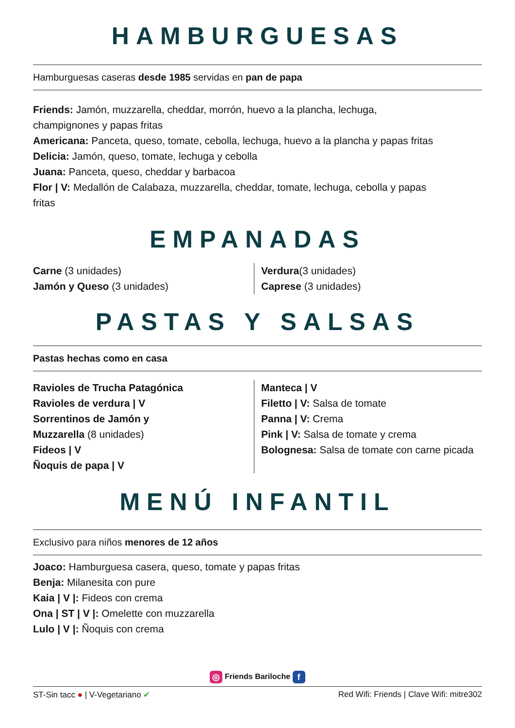HAMBURGUESAS
Hamburguesas caseras desde 1985 servidas en pan de papa
Friends: Jamón, muzzarella, cheddar, morrón, huevo a la plancha, lechuga, champignones y papas fritas
Americana: Panceta, queso, tomate, cebolla, lechuga, huevo a la plancha y papas fritas
Delicia: Jamón, queso, tomate, lechuga y cebolla
Juana: Panceta, queso, cheddar y barbacoa
Flor | V: Medallón de Calabaza, muzzarella, cheddar, tomate, lechuga, cebolla y papas fritas
EMPANADAS
Carne (3 unidades)
Jamón y Queso (3 unidades)
Verdura(3 unidades)
Caprese (3 unidades)
PASTAS Y SALSAS
Pastas hechas como en casa
Ravioles de Trucha Patagónica
Ravioles de verdura | V
Sorrentinos de Jamón y
Muzzarella (8 unidades)
Fideos | V
Ñoquis de papa | V
Manteca | V
Filetto | V: Salsa de tomate
Panna | V: Crema
Pink | V: Salsa de tomate y crema
Bolognesa: Salsa de tomate con carne picada
MENÚ INFANTIL
Exclusivo para niños menores de 12 años
Joaco: Hamburguesa casera, queso, tomate y papas fritas
Benja: Milanesita con pure
Kaia | V |: Fideos con crema
Ona | ST | V |: Omelette con muzzarella
Lulo | V |: Ñoquis con crema
◎ Friends Bariloche f
ST-Sin tacc ● | V-Vegetariano ✔ Red Wifi: Friends | Clave Wifi: mitre302